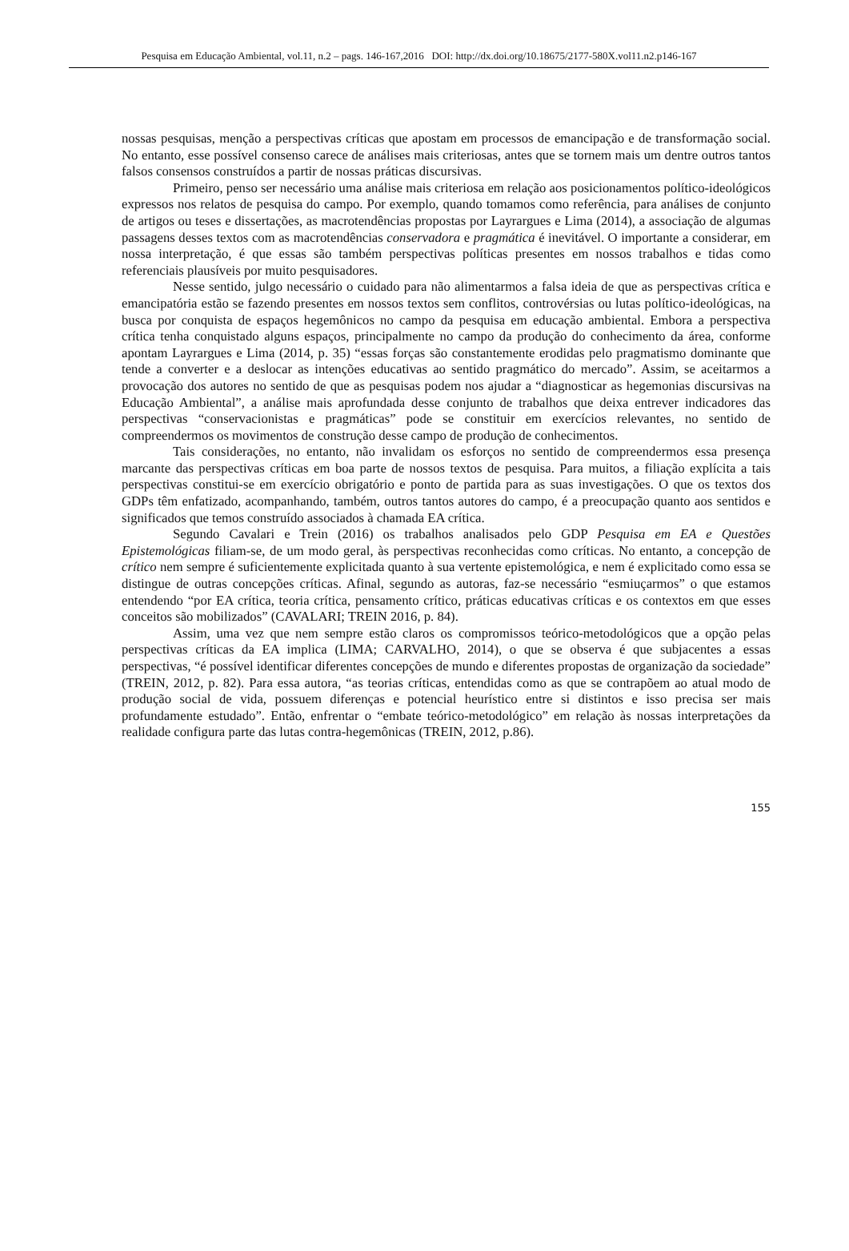Pesquisa em Educação Ambiental, vol.11, n.2 – pags. 146-167,2016 DOI: http://dx.doi.org/10.18675/2177-580X.vol11.n2.p146-167
nossas pesquisas, menção a perspectivas críticas que apostam em processos de emancipação e de transformação social. No entanto, esse possível consenso carece de análises mais criteriosas, antes que se tornem mais um dentre outros tantos falsos consensos construídos a partir de nossas práticas discursivas.
Primeiro, penso ser necessário uma análise mais criteriosa em relação aos posicionamentos político-ideológicos expressos nos relatos de pesquisa do campo. Por exemplo, quando tomamos como referência, para análises de conjunto de artigos ou teses e dissertações, as macrotendências propostas por Layrargues e Lima (2014), a associação de algumas passagens desses textos com as macrotendências conservadora e pragmática é inevitável. O importante a considerar, em nossa interpretação, é que essas são também perspectivas políticas presentes em nossos trabalhos e tidas como referenciais plausíveis por muito pesquisadores.
Nesse sentido, julgo necessário o cuidado para não alimentarmos a falsa ideia de que as perspectivas crítica e emancipatória estão se fazendo presentes em nossos textos sem conflitos, controvérsias ou lutas político-ideológicas, na busca por conquista de espaços hegemônicos no campo da pesquisa em educação ambiental. Embora a perspectiva crítica tenha conquistado alguns espaços, principalmente no campo da produção do conhecimento da área, conforme apontam Layrargues e Lima (2014, p. 35) “essas forças são constantemente erodidas pelo pragmatismo dominante que tende a converter e a deslocar as intenções educativas ao sentido pragmático do mercado”. Assim, se aceitarmos a provocação dos autores no sentido de que as pesquisas podem nos ajudar a “diagnosticar as hegemonias discursivas na Educação Ambiental”, a análise mais aprofundada desse conjunto de trabalhos que deixa entrever indicadores das perspectivas “conservacionistas e pragmáticas” pode se constituir em exercícios relevantes, no sentido de compreendermos os movimentos de construção desse campo de produção de conhecimentos.
Tais considerações, no entanto, não invalidam os esforços no sentido de compreendermos essa presença marcante das perspectivas críticas em boa parte de nossos textos de pesquisa. Para muitos, a filiação explícita a tais perspectivas constitui-se em exercício obrigatório e ponto de partida para as suas investigações. O que os textos dos GDPs têm enfatizado, acompanhando, também, outros tantos autores do campo, é a preocupação quanto aos sentidos e significados que temos construído associados à chamada EA crítica.
Segundo Cavalari e Trein (2016) os trabalhos analisados pelo GDP Pesquisa em EA e Questões Epistemológicas filiam-se, de um modo geral, às perspectivas reconhecidas como críticas. No entanto, a concepção de crítico nem sempre é suficientemente explicitada quanto à sua vertente epistemológica, e nem é explicitado como essa se distingue de outras concepções críticas. Afinal, segundo as autoras, faz-se necessário “esmiuçarmos” o que estamos entendendo “por EA crítica, teoria crítica, pensamento crítico, práticas educativas críticas e os contextos em que esses conceitos são mobilizados” (CAVALARI; TREIN 2016, p. 84).
Assim, uma vez que nem sempre estão claros os compromissos teórico-metodológicos que a opção pelas perspectivas críticas da EA implica (LIMA; CARVALHO, 2014), o que se observa é que subjacentes a essas perspectivas, “é possível identificar diferentes concepções de mundo e diferentes propostas de organização da sociedade” (TREIN, 2012, p. 82). Para essa autora, “as teorias críticas, entendidas como as que se contrapõem ao atual modo de produção social de vida, possuem diferenças e potencial heurístico entre si distintos e isso precisa ser mais profundamente estudado”. Então, enfrentar o “embate teórico-metodológico” em relação às nossas interpretações da realidade configura parte das lutas contra-hegemônicas (TREIN, 2012, p.86).
155